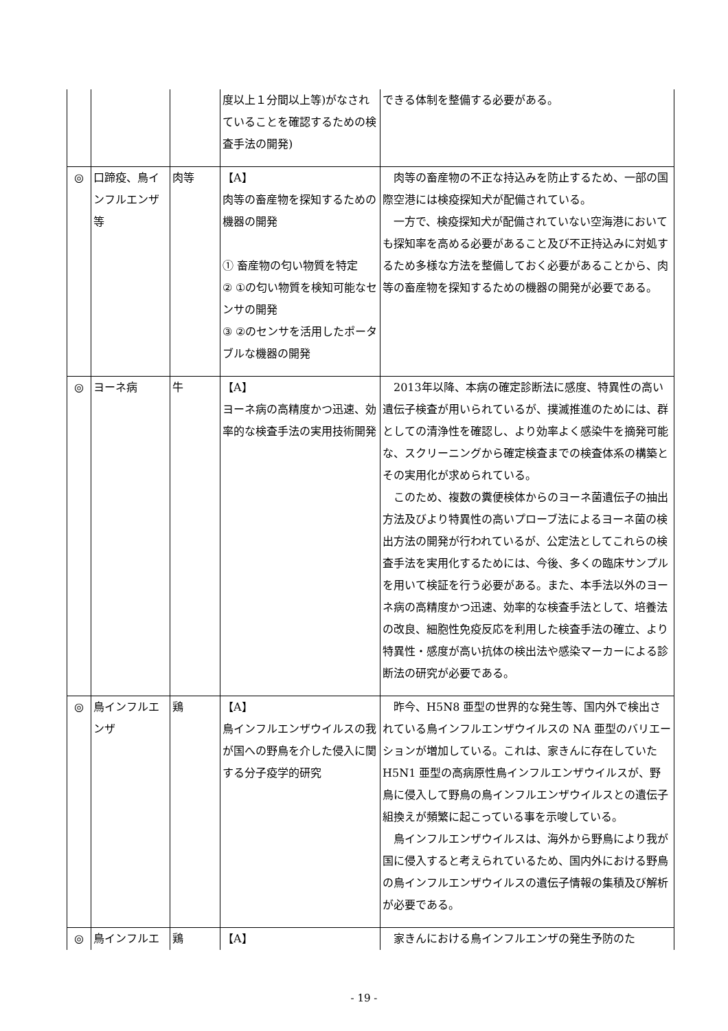| | | | 度以上１分間以上等)がなされていることを確認するための検査手法の開発) | できる体制を整備する必要がある。 |
| ◎ | 口蹄疫、鳥インフルエンザ等 | 肉等 | 【A】 肉等の畜産物を探知するための機器の開発 ① 畜産物の匂い物質を特定 ② ①の匂い物質を検知可能なセンサの開発 ③ ②のセンサを活用したポータブルな機器の開発 | 肉等の畜産物の不正な持込みを防止するため、一部の国際空港には検疫探知犬が配備されている。 一方で、検疫探知犬が配備されていない空海港においても探知率を高める必要があること及び不正持込みに対処するため多様な方法を整備しておく必要があることから、肉等の畜産物を探知するための機器の開発が必要である。 |
| ◎ | ヨーネ病 | 牛 | 【A】 ヨーネ病の高精度かつ迅速、効率的な検査手法の実用技術開発 | 2013年以降、本病の確定診断法に感度、特異性の高い遺伝子検査が用いられているが、撲滅推進のためには、群としての清浄性を確認し、より効率よく感染牛を摘発可能な、スクリーニングから確定検査までの検査体系の構築とその実用化が求められている。 このため、複数の糞便検体からのヨーネ菌遺伝子の抽出方法及びより特異性の高いプローブ法によるヨーネ菌の検出方法の開発が行われているが、公定法としてこれらの検査手法を実用化するためには、今後、多くの臨床サンプルを用いて検証を行う必要がある。また、本手法以外のヨーネ病の高精度かつ迅速、効率的な検査手法として、培養法の改良、細胞性免疫反応を利用した検査手法の確立、より特異性・感度が高い抗体の検出法や感染マーカーによる診断法の研究が必要である。 |
| ◎ | 鳥インフルエンザ | 鶏 | 【A】 鳥インフルエンザウイルスの我が国への野鳥を介した侵入に関する分子疫学的研究 | 昨今、H5N8 亜型の世界的な発生等、国内外で検出されている鳥インフルエンザウイルスの NA 亜型のバリエーションが増加している。これは、家きんに存在していた H5N1 亜型の高病原性鳥インフルエンザウイルスが、野鳥に侵入して野鳥の鳥インフルエンザウイルスとの遺伝子組換えが頻繁に起こっている事を示唆している。 鳥インフルエンザウイルスは、海外から野鳥により我が国に侵入すると考えられているため、国内外における野鳥の鳥インフルエンザウイルスの遺伝子情報の集積及び解析が必要である。 |
| ◎ | 鳥インフルエ | 鶏 | 【A】 | 家きんにおける鳥インフルエンザの発生予防のた |
- 19 -